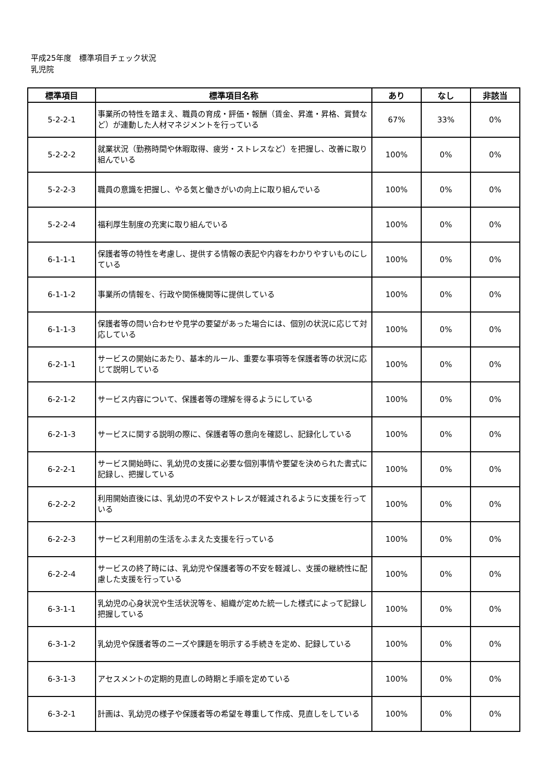平成25年度　標準項目チェック状況
乳児院
| 標準項目 | 標準項目名称 | あり | なし | 非該当 |
| --- | --- | --- | --- | --- |
| 5-2-2-1 | 事業所の特性を踏まえ、職員の育成・評価・報酬（賃金、昇進・昇格、賞賛など）が連動した人材マネジメントを行っている | 67% | 33% | 0% |
| 5-2-2-2 | 就業状況（勤務時間や休暇取得、疲労・ストレスなど）を把握し、改善に取り組んでいる | 100% | 0% | 0% |
| 5-2-2-3 | 職員の意識を把握し、やる気と働きがいの向上に取り組んでいる | 100% | 0% | 0% |
| 5-2-2-4 | 福利厚生制度の充実に取り組んでいる | 100% | 0% | 0% |
| 6-1-1-1 | 保護者等の特性を考慮し、提供する情報の表記や内容をわかりやすいものにしている | 100% | 0% | 0% |
| 6-1-1-2 | 事業所の情報を、行政や関係機関等に提供している | 100% | 0% | 0% |
| 6-1-1-3 | 保護者等の問い合わせや見学の要望があった場合には、個別の状況に応じて対応している | 100% | 0% | 0% |
| 6-2-1-1 | サービスの開始にあたり、基本的ルール、重要な事項等を保護者等の状況に応じて説明している | 100% | 0% | 0% |
| 6-2-1-2 | サービス内容について、保護者等の理解を得るようにしている | 100% | 0% | 0% |
| 6-2-1-3 | サービスに関する説明の際に、保護者等の意向を確認し、記録化している | 100% | 0% | 0% |
| 6-2-2-1 | サービス開始時に、乳幼児の支援に必要な個別事情や要望を決められた書式に記録し、把握している | 100% | 0% | 0% |
| 6-2-2-2 | 利用開始直後には、乳幼児の不安やストレスが軽減されるように支援を行っている | 100% | 0% | 0% |
| 6-2-2-3 | サービス利用前の生活をふまえた支援を行っている | 100% | 0% | 0% |
| 6-2-2-4 | サービスの終了時には、乳幼児や保護者等の不安を軽減し、支援の継続性に配慮した支援を行っている | 100% | 0% | 0% |
| 6-3-1-1 | 乳幼児の心身状況や生活状況等を、組織が定めた統一した様式によって記録し把握している | 100% | 0% | 0% |
| 6-3-1-2 | 乳幼児や保護者等のニーズや課題を明示する手続きを定め、記録している | 100% | 0% | 0% |
| 6-3-1-3 | アセスメントの定期的見直しの時期と手順を定めている | 100% | 0% | 0% |
| 6-3-2-1 | 計画は、乳幼児の様子や保護者等の希望を尊重して作成、見直しをしている | 100% | 0% | 0% |